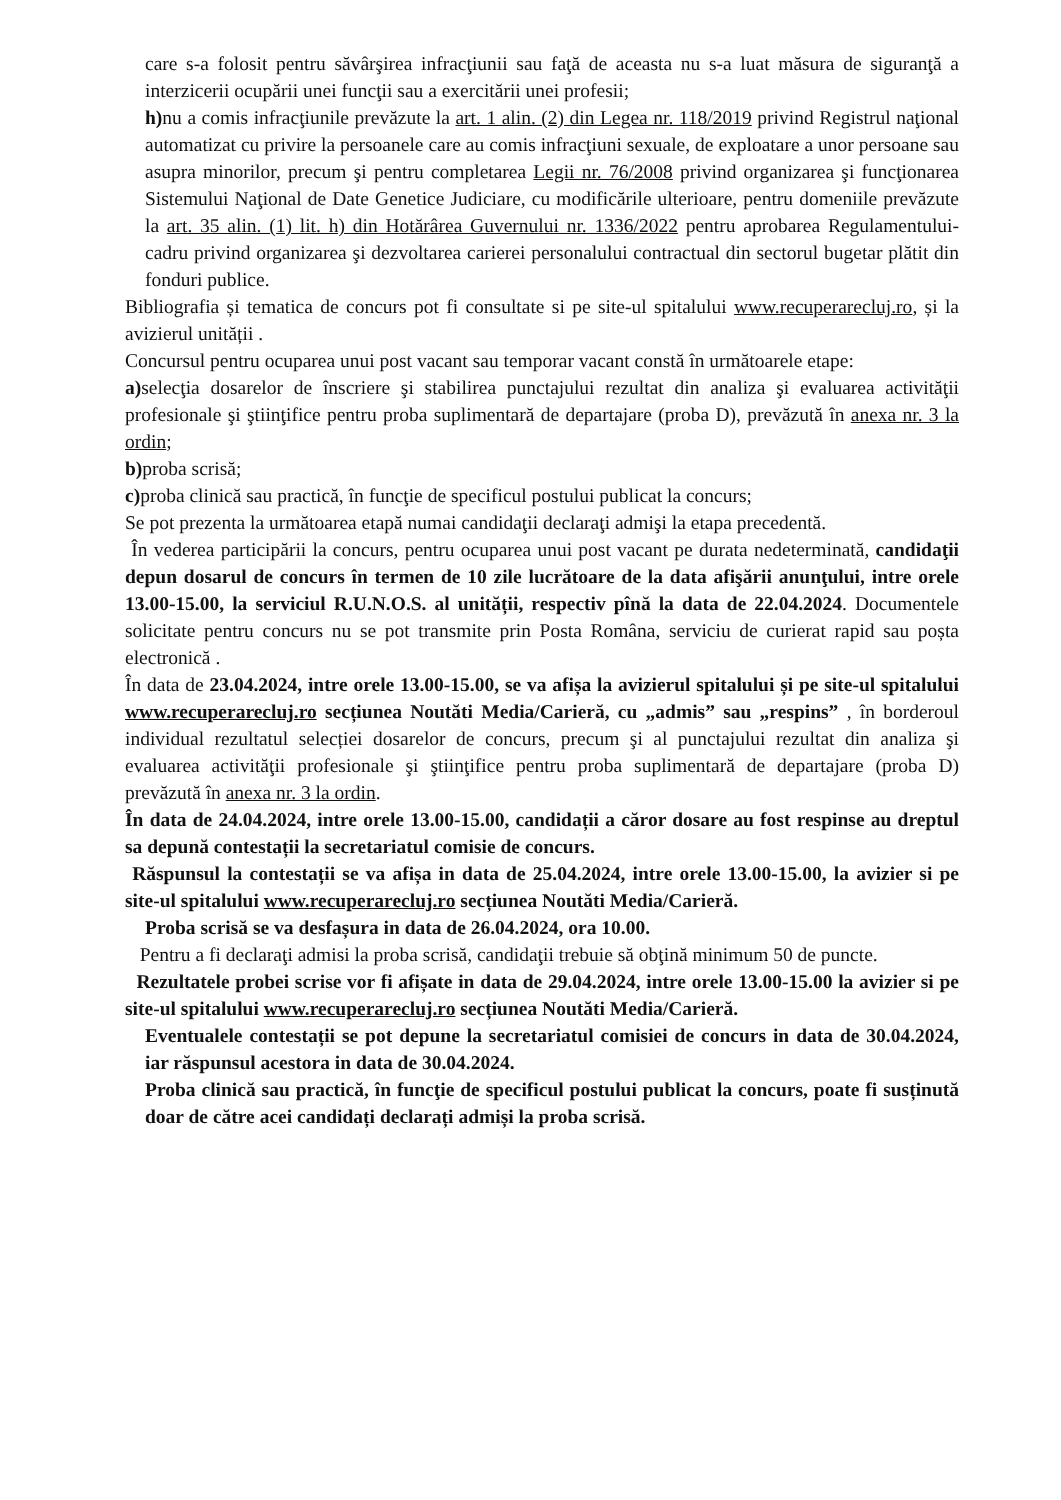care s-a folosit pentru săvârşirea infracţiunii sau faţă de aceasta nu s-a luat măsura de siguranţă a interzicerii ocupării unei funcţii sau a exercitării unei profesii;
h) nu a comis infracţiunile prevăzute la art. 1 alin. (2) din Legea nr. 118/2019 privind Registrul naţional automatizat cu privire la persoanele care au comis infracţiuni sexuale, de exploatare a unor persoane sau asupra minorilor, precum şi pentru completarea Legii nr. 76/2008 privind organizarea şi funcţionarea Sistemului Naţional de Date Genetice Judiciare, cu modificările ulterioare, pentru domeniile prevăzute la art. 35 alin. (1) lit. h) din Hotărârea Guvernului nr. 1336/2022 pentru aprobarea Regulamentului-cadru privind organizarea şi dezvoltarea carierei personalului contractual din sectorul bugetar plătit din fonduri publice.
Bibliografia și tematica de concurs pot fi consultate si pe site-ul spitalului www.recuperarecluj.ro, și la avizierul unității .
Concursul pentru ocuparea unui post vacant sau temporar vacant constă în următoarele etape:
a) selecţia dosarelor de înscriere şi stabilirea punctajului rezultat din analiza şi evaluarea activităţii profesionale şi ştiinţifice pentru proba suplimentară de departajare (proba D), prevăzută în anexa nr. 3 la ordin;
b) proba scrisă;
c) proba clinică sau practică, în funcţie de specificul postului publicat la concurs;
Se pot prezenta la următoarea etapă numai candidaţii declaraţi admişi la etapa precedentă.
În vederea participării la concurs, pentru ocuparea unui post vacant pe durata nedeterminată, candidaţii depun dosarul de concurs în termen de 10 zile lucrătoare de la data afişării anunţului, intre orele 13.00-15.00, la serviciul R.U.N.O.S. al unității, respectiv pînă la data de 22.04.2024. Documentele solicitate pentru concurs nu se pot transmite prin Posta Româna, serviciu de curierat rapid sau poșta electronică .
În data de 23.04.2024, intre orele 13.00-15.00, se va afișa la avizierul spitalului și pe site-ul spitalului www.recuperarecluj.ro secțiunea Noutăti Media/Carieră, cu „admis” sau „respins” , în borderoul individual rezultatul selecției dosarelor de concurs, precum şi al punctajului rezultat din analiza şi evaluarea activităţii profesionale şi ştiinţifice pentru proba suplimentară de departajare (proba D) prevăzută în anexa nr. 3 la ordin.
În data de 24.04.2024, intre orele 13.00-15.00, candidații a căror dosare au fost respinse au dreptul sa depună contestații la secretariatul comisie de concurs.
Răspunsul la contestații se va afișa in data de 25.04.2024, intre orele 13.00-15.00, la avizier si pe site-ul spitalului www.recuperarecluj.ro secțiunea Noutăti Media/Carieră.
Proba scrisă se va desfașura in data de 26.04.2024, ora 10.00.
Pentru a fi declaraţi admisi la proba scrisă, candidaţii trebuie să obţină minimum 50 de puncte.
Rezultatele probei scrise vor fi afișate in data de 29.04.2024, intre orele 13.00-15.00 la avizier si pe site-ul spitalului www.recuperarecluj.ro secțiunea Noutăti Media/Carieră.
Eventualele contestații se pot depune la secretariatul comisiei de concurs in data de 30.04.2024, iar răspunsul acestora in data de 30.04.2024.
Proba clinică sau practică, în funcţie de specificul postului publicat la concurs, poate fi susținută doar de către acei candidați declarați admiși la proba scrisă.